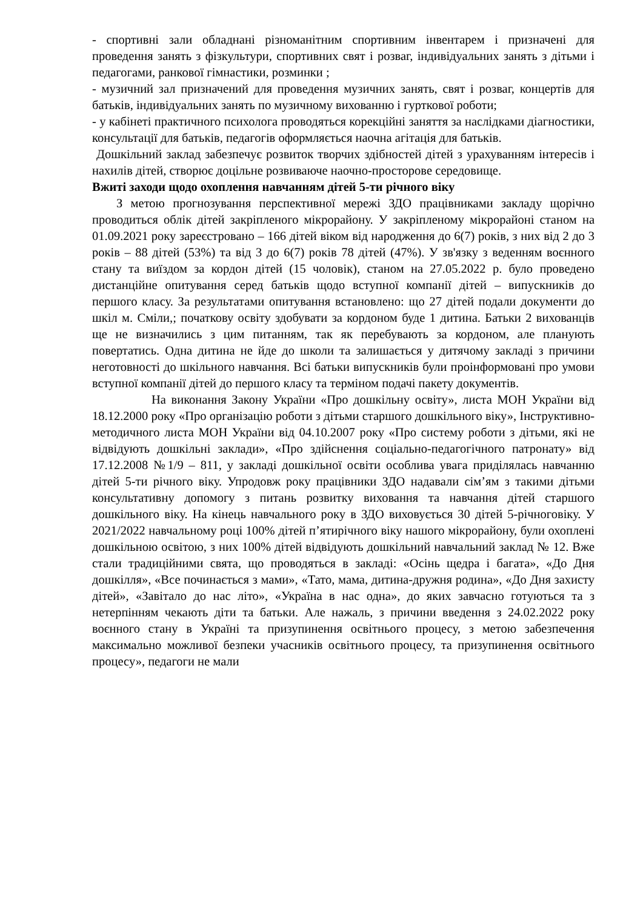- спортивні зали обладнані різноманітним спортивним інвентарем і призначені для проведення занять з фізкультури, спортивних свят і розваг, індивідуальних занять з дітьми і педагогами, ранкової гімнастики, розминки ;
- музичний зал призначений для проведення музичних занять, свят і розваг, концертів для батьків, індивідуальних занять по музичному вихованню і гурткової роботи;
- у кабінеті практичного психолога проводяться корекційні заняття за наслідками діагностики, консультації для батьків, педагогів оформляється наочна агітація для батьків.
Дошкільний заклад забезпечує розвиток творчих здібностей дітей з урахуванням інтересів і нахилів дітей, створює доцільне розвиваюче наочно-просторове середовище.
Вжиті заходи щодо охоплення навчанням дітей 5-ти річного віку
З метою прогнозування перспективної мережі ЗДО працівниками закладу щорічно проводиться облік дітей закріпленого мікрорайону. У закріпленому мікрорайоні станом на 01.09.2021 року зареєстровано – 166 дітей віком від народження до 6(7) років, з них від 2 до 3 років – 88 дітей (53%) та від 3 до 6(7) років 78 дітей (47%). У зв'язку з веденням воєнного стану та виїздом за кордон дітей (15 чоловік), станом на 27.05.2022 р. було проведено дистанційне опитування серед батьків щодо вступної компанії дітей – випускників до першого класу. За результатами опитування встановлено: що 27 дітей подали документи до шкіл м. Сміли,; початкову освіту здобувати за кордоном буде 1 дитина. Батьки 2 вихованців ще не визначились з цим питанням, так як перебувають за кордоном, але планують повертатись. Одна дитина не йде до школи та залишається у дитячому закладі з причини неготовності до шкільного навчання. Всі батьки випускників були проінформовані про умови вступної компанії дітей до першого класу та терміном подачі пакету документів.
На виконання Закону України «Про дошкільну освіту», листа МОН України від 18.12.2000 року «Про організацію роботи з дітьми старшого дошкільного віку», Інструктивно-методичного листа МОН України від 04.10.2007 року «Про систему роботи з дітьми, які не відвідують дошкільні заклади», «Про здійснення соціально-педагогічного патронату» від 17.12.2008 №1/9 – 811, у закладі дошкільної освіти особлива увага приділялась навчанню дітей 5-ти річного віку. Упродовж року працівники ЗДО надавали сім’ям з такими дітьми консультативну допомогу з питань розвитку виховання та навчання дітей старшого дошкільного віку. На кінець навчального року в ЗДО виховується 30 дітей 5-річноговіку. У 2021/2022 навчальному році 100% дітей п’ятирічного віку нашого мікрорайону, були охоплені дошкільною освітою, з них 100% дітей відвідують дошкільний навчальний заклад № 12. Вже стали традиційними свята, що проводяться в закладі: «Осінь щедра і багата», «До Дня дошкілля», «Все починається з мами», «Тато, мама, дитина-дружня родина», «До Дня захисту дітей», «Завітало до нас літо», «Україна в нас одна», до яких завчасно готуються та з нетерпінням чекають діти та батьки. Але нажаль, з причини введення з 24.02.2022 року воєнного стану в Україні та призупинення освітнього процесу, з метою забезпечення максимально можливої безпеки учасників освітнього процесу, та призупинення освітнього процесу», педагоги не мали